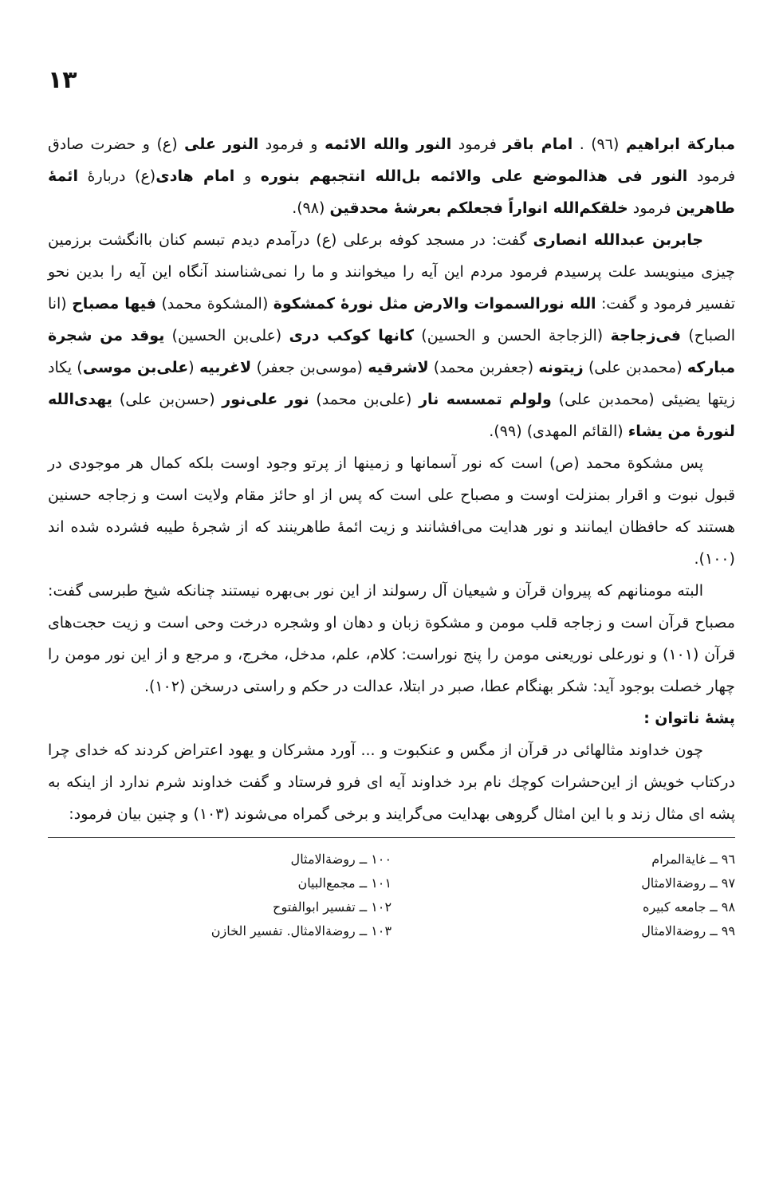۱۳
مبارکة ابراهیم (۹٦) . امام باقر فرمود النور والله الائمه و فرمود النور علی (ع) و حضرت صادق فرمود النور فی هذالموضع علی والائمه بل‌الله انتجبهم بنوره و امام هادی(ع) دربارهٔ ائمهٔ طاهرین فرمود خلقکم‌الله انواراً فجعلکم بعرشهٔ محدقین (۹۸).
جابربن عبدالله انصاری گفت: در مسجد کوفه برعلی (ع) درآمدم دیدم تبسم کنان باانگشت برزمین چیزی مینویسد علت پرسیدم فرمود مردم این آیه را میخوانند و ما را نمی‌شناسند آنگاه این آیه را بدین نحو تفسیر فرمود و گفت: الله نورالسموات والارض مثل نورهٔ کمشکوة (المشکوة محمد) فیها مصباح (انا الصباح) فی‌زجاجة (الزجاجة الحسن و الحسین) کانها کوکب دری (علی‌بن الحسین) یوقد من شجرة مبارکه (محمدبن علی) زیتونه (جعفربن محمد) لاشرقیه (موسی‌بن جعفر) لاغربیه (علی‌بن موسی) یکاد زیتها یضیئی (محمدبن علی) ولولم تمسسه نار (علی‌بن محمد) نور علی‌نور (حسن‌بن علی) یهدی‌الله لنورهٔ من یشاء (القائم المهدی) (۹۹).
پس مشکوة محمد (ص) است که نور آسمانها و زمینها از پرتو وجود اوست بلکه کمال هر موجودی در قبول نبوت و اقرار بمنزلت اوست و مصباح علی است که پس از او حائز مقام ولایت است و زجاجه حسنین هستند که حافظان ایمانند و نور هدایت می‌افشانند و زیت ائمهٔ طاهرینند که از شجرهٔ طیبه فشرده شده اند (۱۰۰).
البته مومنانهم که پیروان قرآن و شیعیان آل رسولند از این نور بی‌بهره نیستند چنانکه شیخ طبرسی گفت: مصباح قرآن است و زجاجه قلب مومن و مشکوة زبان و دهان او وشجره درخت وحی است و زیت حجت‌های قرآن (۱۰۱) و نورعلی نوریعنی مومن را پنج نوراست: کلام، علم، مدخل، مخرج، و مرجع و از این نور مومن را چهار خصلت بوجود آید: شکر بهنگام عطا، صبر در ابتلا، عدالت در حکم و راستی درسخن (۱۰۲).
پشهٔ ناتوان :
چون خداوند مثالهائی در قرآن از مگس و عنکبوت و ... آورد مشرکان و یهود اعتراض کردند که خدای چرا درکتاب خویش از این‌حشرات کوچك نام برد خداوند آیه ای فرو فرستاد و گفت خداوند شرم ندارد از اینکه به پشه ای مثال زند و با این امثال گروهی بهدایت می‌گرایند و برخی گمراه می‌شوند (۱۰۳) و چنین بیان فرمود:
۹٦ ــ غایةالمرام
۹۷ ــ روضةالامثال
۹۸ ــ جامعه کبیره
۹۹ ــ روضةالامثال
۱۰۰ ــ روضةالامثال
۱۰۱ ــ مجمع‌البیان
۱۰۲ ــ تفسیر ابوالفتوح
۱۰۳ ــ روضةالامثال. تفسیر الخازن